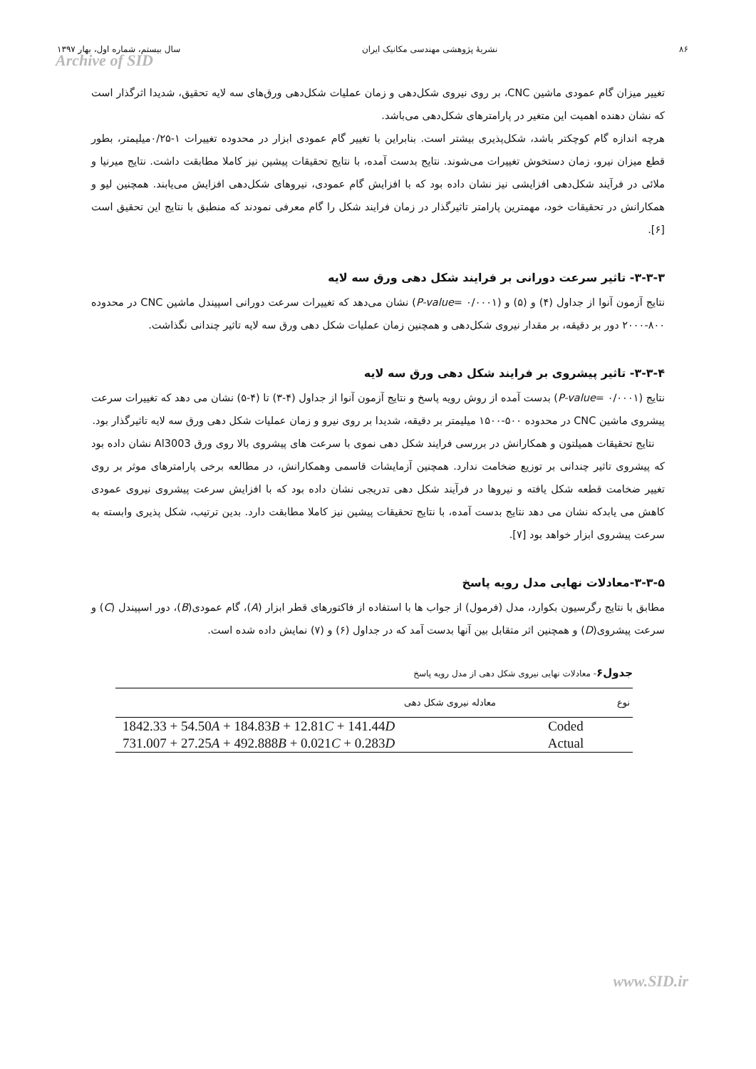۸۶ نشریهٔ پژوهشی مهندسی مکانیک ایران سال بیستم، شماره اول، بهار ۱۳۹۷
Archive of SID
تغییر میزان گام عمودی ماشین CNC، بر روی نیروی شکل‌دهی و زمان عملیات شکل‌دهی ورق‌های سه لایه تحقیق، شدیدا اثرگذار است که نشان دهنده اهمیت این متغیر در پارامترهای شکل‌دهی می‌باشد.
هرچه اندازه گام کوچکتر باشد، شکل‌پذیری بیشتر است. بنابراین با تغییر گام عمودی ابزار در محدوده تغییرات ۱-۰/۲۵میلیمتر، بطور قطع میزان نیرو، زمان دستخوش تغییرات می‌شوند. نتایج بدست آمده، با نتایج تحقیقات پیشین نیز کاملا مطابقت داشت. نتایج میرنیا و ملائی در فرآیند شکل‌دهی افزایشی نیز نشان داده بود که با افزایش گام عمودی، نیروهای شکل‌دهی افزایش می‌یابند. همچنین لیو و همکارانش در تحقیقات خود، مهمترین پارامتر تاثیرگذار در زمان فرایند شکل را گام معرفی نمودند که منطبق با نتایج این تحقیق است [۶].
۳-۳-۳- تاثیر سرعت دورانی بر فرایند شکل دهی ورق سه لایه
نتایج آزمون آنوا از جداول (۴) و (۵) و (P-value= ۰/۰۰۰۱) نشان می‌دهد که تغییرات سرعت دورانی اسپیندل ماشین CNC در محدوده ۸۰۰-۲۰۰۰ دور بر دقیقه، بر مقدار نیروی شکل‌دهی و همچنین زمان عملیات شکل دهی ورق سه لایه تاثیر چندانی نگذاشت.
۳-۳-۴- تاثیر پیشروی بر فرایند شکل دهی ورق سه لایه
نتایج (P-value= ۰/۰۰۰۱) بدست آمده از روش رویه پاسخ و نتایج آزمون آنوا از جداول (۴-۳) تا (۴-۵) نشان می دهد که تغییرات سرعت پیشروی ماشین CNC در محدوده ۵۰۰-۱۵۰۰ میلیمتر بر دقیقه، شدیدا بر روی نیرو و زمان عملیات شکل دهی ورق سه لایه تاثیرگذار بود.
نتایج تحقیقات همیلتون و همکارانش در بررسی فرایند شکل دهی نموی با سرعت های پیشروی بالا روی ورق Al3003 نشان داده بود که پیشروی تاثیر چندانی بر توزیع ضخامت ندارد. همچنین آزمایشات قاسمی وهمکارانش، در مطالعه برخی پارامترهای موثر بر روی تغییر ضخامت قطعه شکل یافته و نیروها در فرآیند شکل دهی تدریجی نشان داده بود که با افزایش سرعت پیشروی نیروی عمودی کاهش می یابدکه نشان می دهد نتایج بدست آمده، با نتایج تحقیقات پیشین نیز کاملا مطابقت دارد. بدین ترتیب، شکل پذیری وابسته به سرعت پیشروی ابزار خواهد بود [۷].
۳-۳-۵-معادلات نهایی مدل رویه پاسخ
مطابق با نتایج رگرسیون بکوارد، مدل (فرمول) از جواب ها با استفاده از فاکتورهای قطر ابزار (A)، گام عمودی(B)، دور اسپیندل (C) و سرعت پیشروی(D) و همچنین اثر متقابل بین آنها بدست آمد که در جداول (۶) و (۷) نمایش داده شده است.
جدول۶- معادلات نهایی نیروی شکل دهی از مدل رویه پاسخ
| نوع | معادله نیروی شکل دهی |
| --- | --- |
| Coded | 1842.33 + 54.50 A + 184.83 B + 12.81 C + 141.44 D |
| Actual | 731.007 + 27.25 A + 492.888 B + 0.021 C + 0.283 D |
www.SID.ir